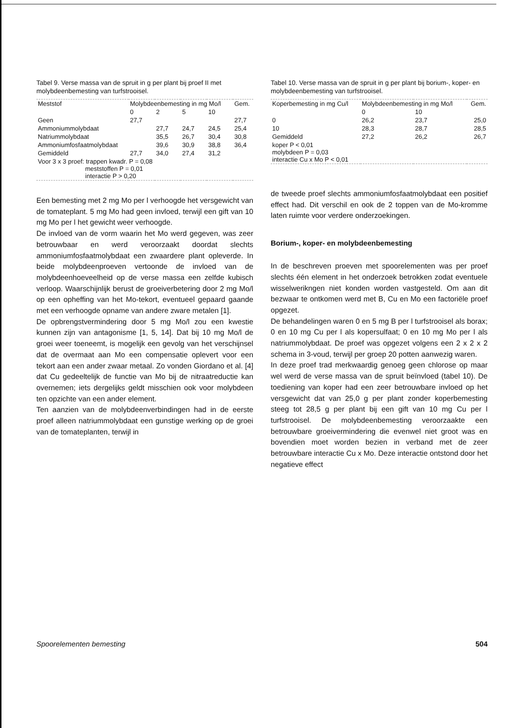Tabel 9. Verse massa van de spruit in g per plant bij proef II met molybdeenbemesting van turfstrooisel.
| Meststof | Molybdeenbemesting in mg Mo/l | | | | Gem. |
| --- | --- | --- | --- | --- | --- |
| | 0 | 2 | 5 | 10 | |
| Geen | 27,7 | | | | 27,7 |
| Ammoniummolybdaat | | 27,7 | 24,7 | 24,5 | 25,4 |
| Natriummolybdaat | | 35,5 | 26,7 | 30,4 | 30,8 |
| Ammoniumfosfaatmolybdaat | | 39,6 | 30,9 | 38,8 | 36,4 |
| Gemiddeld | 27,7 | 34,0 | 27,4 | 31,2 | |
| Voor 3 x 3 proef: trappen kwadr. P = 0,08 meststoffen P = 0,01 interactie P > 0,20 | | | | | |
Een bemesting met 2 mg Mo per l verhoogde het versgewicht van de tomateplant. 5 mg Mo had geen invloed, terwijl een gift van 10 mg Mo per l het gewicht weer verhoogde.
De invloed van de vorm waarin het Mo werd gegeven, was zeer betrouwbaar en werd veroorzaakt doordat slechts ammoniumfosfaatmolybdaat een zwaardere plant opleverde. In beide molybdeenproeven vertoonde de invloed van de molybdeenhoeveelheid op de verse massa een zelfde kubisch verloop. Waarschijnlijk berust de groeiverbetering door 2 mg Mo/l op een opheffing van het Mo-tekort, eventueel gepaard gaande met een verhoogde opname van andere zware metalen [1].
De opbrengstvermindering door 5 mg Mo/l zou een kwestie kunnen zijn van antagonisme [1, 5, 14]. Dat bij 10 mg Mo/l de groei weer toeneemt, is mogelijk een gevolg van het verschijnsel dat de overmaat aan Mo een compensatie oplevert voor een tekort aan een ander zwaar metaal. Zo vonden Giordano et al. [4] dat Cu gedeeltelijk de functie van Mo bij de nitraatreductie kan overnemen; iets dergelijks geldt misschien ook voor molybdeen ten opzichte van een ander element.
Ten aanzien van de molybdeenverbindingen had in de eerste proef alleen natriummolybdaat een gunstige werking op de groei van de tomateplanten, terwijl in
Tabel 10. Verse massa van de spruit in g per plant bij borium-, koper- en molybdeenbemesting van turfstrooisel.
| Koperbemesting in mg Cu/l | Molybdeenbemesting in mg Mo/l | | Gem. |
| --- | --- | --- | --- |
| | 0 | 10 | |
| 0 | 26,2 | 23,7 | 25,0 |
| 10 | 28,3 | 28,7 | 28,5 |
| Gemiddeld | 27,2 | 26,2 | 26,7 |
| koper P < 0,01 molybdeen P = 0,03 interactie Cu x Mo P < 0,01 | | | |
de tweede proef slechts ammoniumfosfaatmolybdaat een positief effect had. Dit verschil en ook de 2 toppen van de Mo-kromme laten ruimte voor verdere onderzoekingen.
Borium-, koper- en molybdeenbemesting
In de beschreven proeven met spoorelementen was per proef slechts één element in het onderzoek betrokken zodat eventuele wisselwerikngen niet konden worden vastgesteld. Om aan dit bezwaar te ontkomen werd met B, Cu en Mo een factoriële proef opgezet.
De behandelingen waren 0 en 5 mg B per l turfstrooisel als borax; 0 en 10 mg Cu per l als kopersulfaat; 0 en 10 mg Mo per l als natriummolybdaat. De proef was opgezet volgens een 2 x 2 x 2 schema in 3-voud, terwijl per groep 20 potten aanwezig waren.
In deze proef trad merkwaardig genoeg geen chlorose op maar wel werd de verse massa van de spruit beïnvloed (tabel 10). De toediening van koper had een zeer betrouwbare invloed op het versgewicht dat van 25,0 g per plant zonder koperbemesting steeg tot 28,5 g per plant bij een gift van 10 mg Cu per l turfstrooisel. De molybdeenbemesting veroorzaakte een betrouwbare groeivermindering die evenwel niet groot was en bovendien moet worden bezien in verband met de zeer betrouwbare interactie Cu x Mo. Deze interactie ontstond door het negatieve effect
Spoorelementen bemesting 504